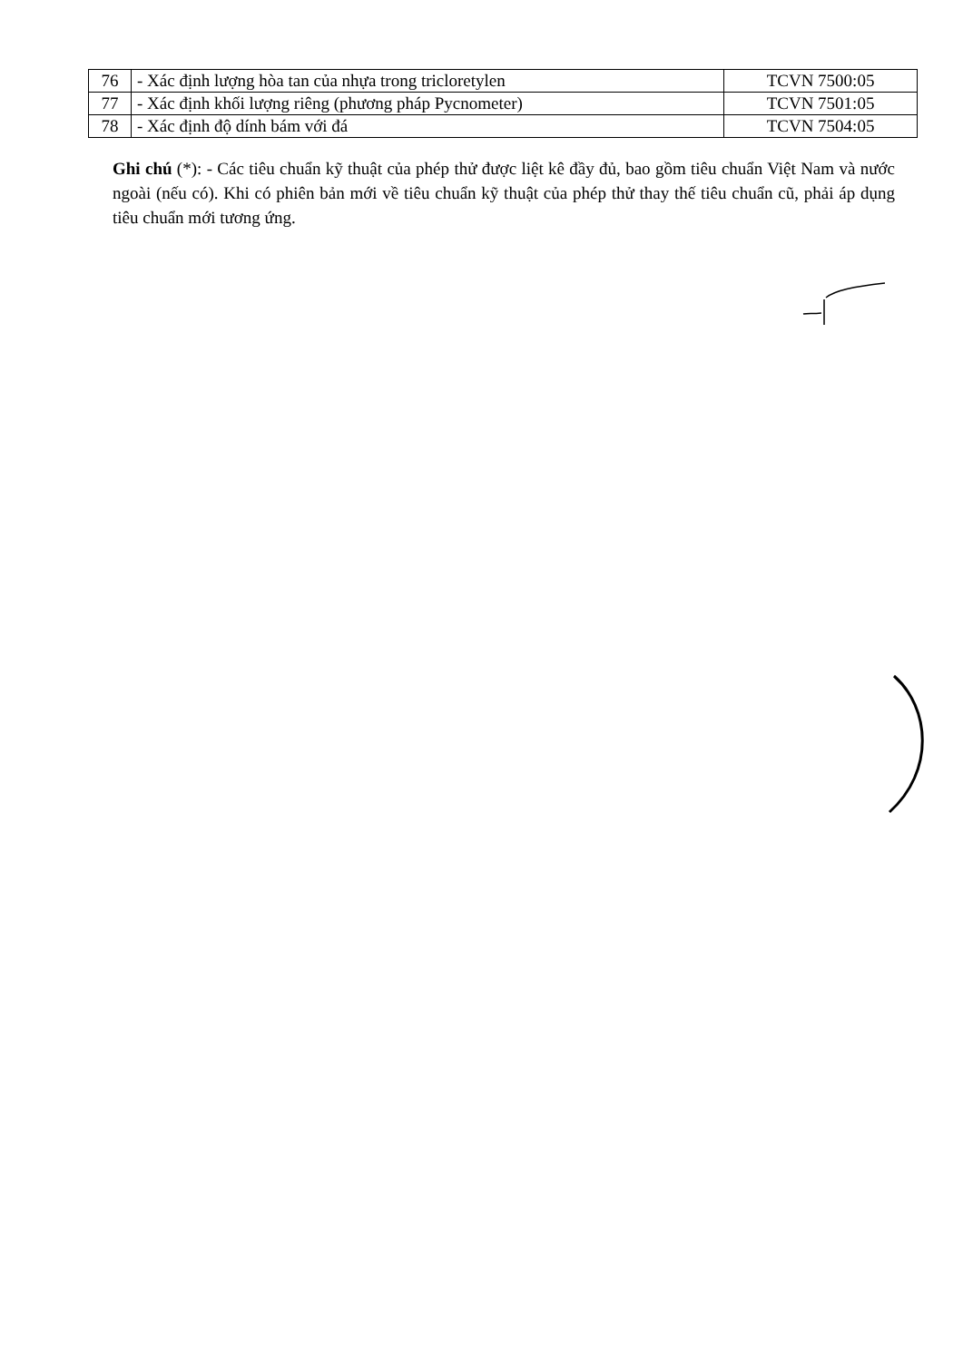| 76 | - Xác định lượng hòa tan của nhựa trong tricloretylen | TCVN 7500:05 |
| 77 | - Xác định khối lượng riêng (phương pháp Pycnometer) | TCVN 7501:05 |
| 78 | - Xác định độ dính bám với đá | TCVN 7504:05 |
Ghi chú (*): - Các tiêu chuẩn kỹ thuật của phép thử được liệt kê đầy đủ, bao gồm tiêu chuẩn Việt Nam và nước ngoài (nếu có). Khi có phiên bản mới về tiêu chuẩn kỹ thuật của phép thử thay thế tiêu chuẩn cũ, phải áp dụng tiêu chuẩn mới tương ứng.